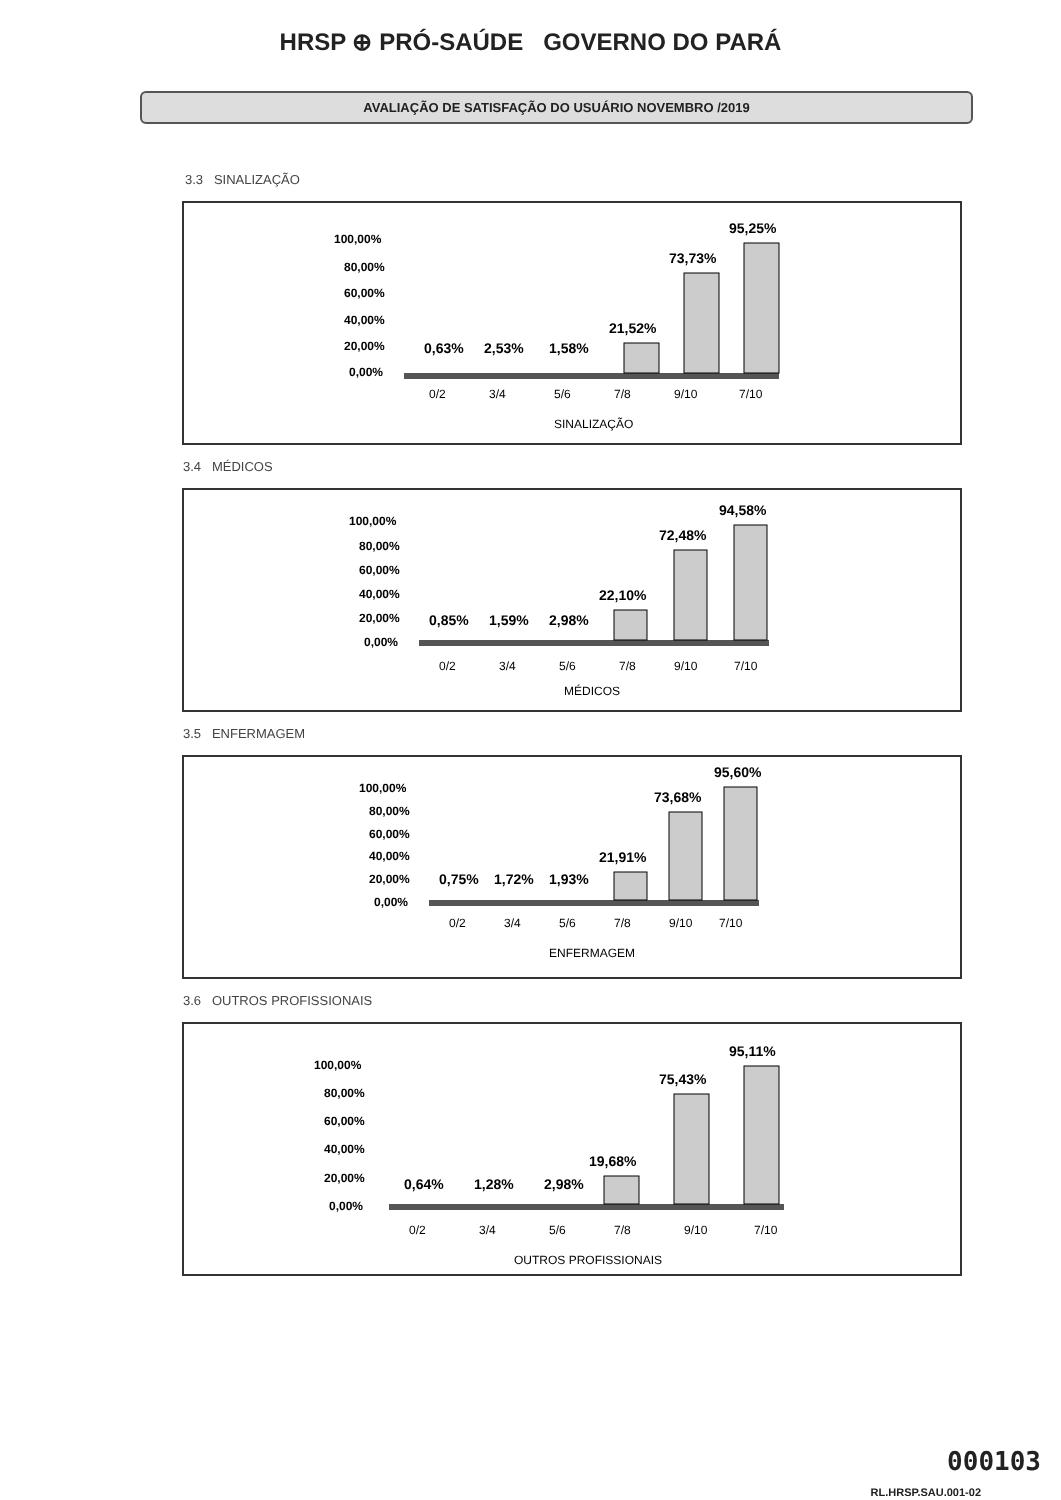HRSP ⊕ PRÓ-SAÚDE GOVERNO DO PARÁ
AVALIAÇÃO DE SATISFAÇÃO DO USUÁRIO NOVEMBRO /2019
3.3 SINALIZAÇÃO
100,00%
80,00%
60,00%
40,00%
20,00%
0,00%
0,63%
2,53%
1,58%
21,52%
73,73%
95,25%
0/2
3/4
5/6
7/8
9/10
7/10
SINALIZAÇÃO
3.4 MÉDICOS
100,00%
80,00%
60,00%
40,00%
20,00%
0,00%
0,85%
1,59%
2,98%
22,10%
72,48%
94,58%
0/2
3/4
5/6
7/8
9/10
7/10
MÉDICOS
3.5 ENFERMAGEM
100,00%
80,00%
60,00%
40,00%
20,00%
0,00%
0,75%
1,72%
1,93%
21,91%
73,68%
95,60%
0/2
3/4
5/6
7/8
9/10
7/10
ENFERMAGEM
3.6 OUTROS PROFISSIONAIS
100,00%
80,00%
60,00%
40,00%
20,00%
0,00%
0,64%
1,28%
2,98%
19,68%
75,43%
95,11%
0/2
3/4
5/6
7/8
9/10
7/10
OUTROS PROFISSIONAIS
000103
RL.HRSP.SAU.001-02